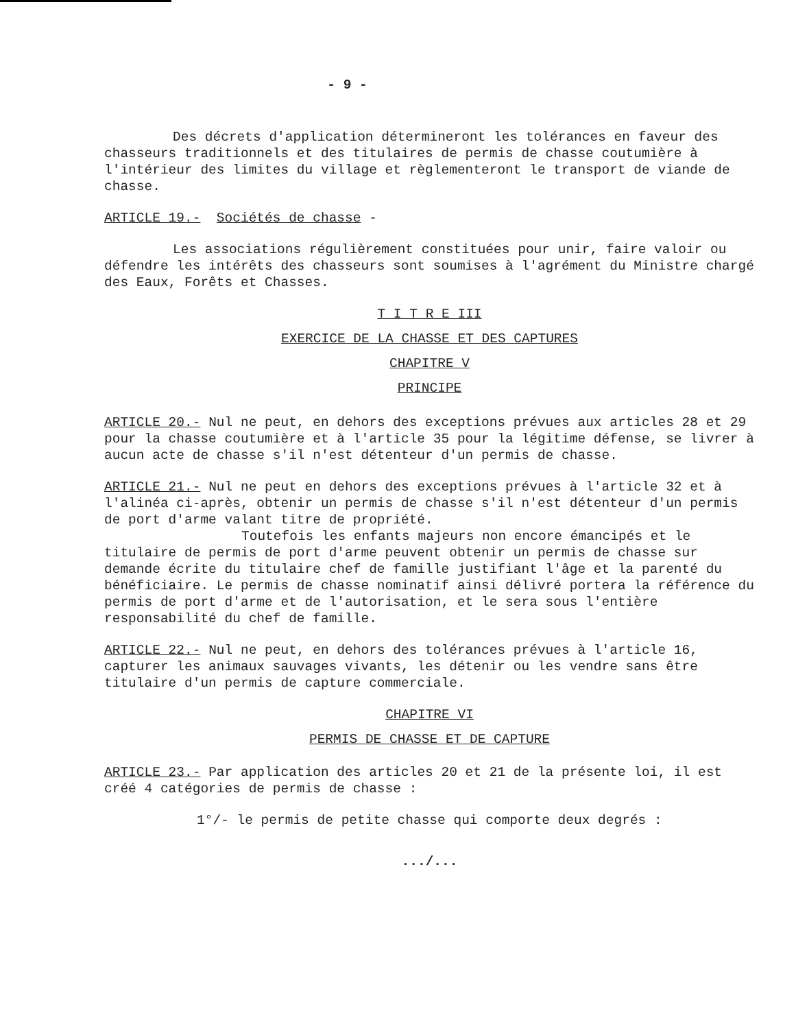- 9 -
Des décrets d'application détermineront les tolérances en faveur des chasseurs traditionnels et des titulaires de permis de chasse coutumière à l'intérieur des limites du village et règlementeront le transport de viande de chasse.
ARTICLE 19.- Sociétés de chasse -
Les associations régulièrement constituées pour unir, faire valoir ou défendre les intérêts des chasseurs sont soumises à l'agrément du Ministre chargé des Eaux, Forêts et Chasses.
T I T R E III
EXERCICE DE LA CHASSE ET DES CAPTURES
CHAPITRE V
PRINCIPE
ARTICLE 20.- Nul ne peut, en dehors des exceptions prévues aux articles 28 et 29 pour la chasse coutumière et à l'article 35 pour la légitime défense, se livrer à aucun acte de chasse s'il n'est détenteur d'un permis de chasse.
ARTICLE 21.- Nul ne peut en dehors des exceptions prévues à l'article 32 et à l'alinéa ci-après, obtenir un permis de chasse s'il n'est détenteur d'un permis de port d'arme valant titre de propriété.
Toutefois les enfants majeurs non encore émancipés et le titulaire de permis de port d'arme peuvent obtenir un permis de chasse sur demande écrite du titulaire chef de famille justifiant l'âge et la parenté du bénéficiaire. Le permis de chasse nominatif ainsi délivré portera la référence du permis de port d'arme et de l'autorisation, et le sera sous l'entière responsabilité du chef de famille.
ARTICLE 22.- Nul ne peut, en dehors des tolérances prévues à l'article 16, capturer les animaux sauvages vivants, les détenir ou les vendre sans être titulaire d'un permis de capture commerciale.
CHAPITRE VI
PERMIS DE CHASSE ET DE CAPTURE
ARTICLE 23.- Par application des articles 20 et 21 de la présente loi, il est créé 4 catégories de permis de chasse :
1°/- le permis de petite chasse qui comporte deux degrés :
.../...